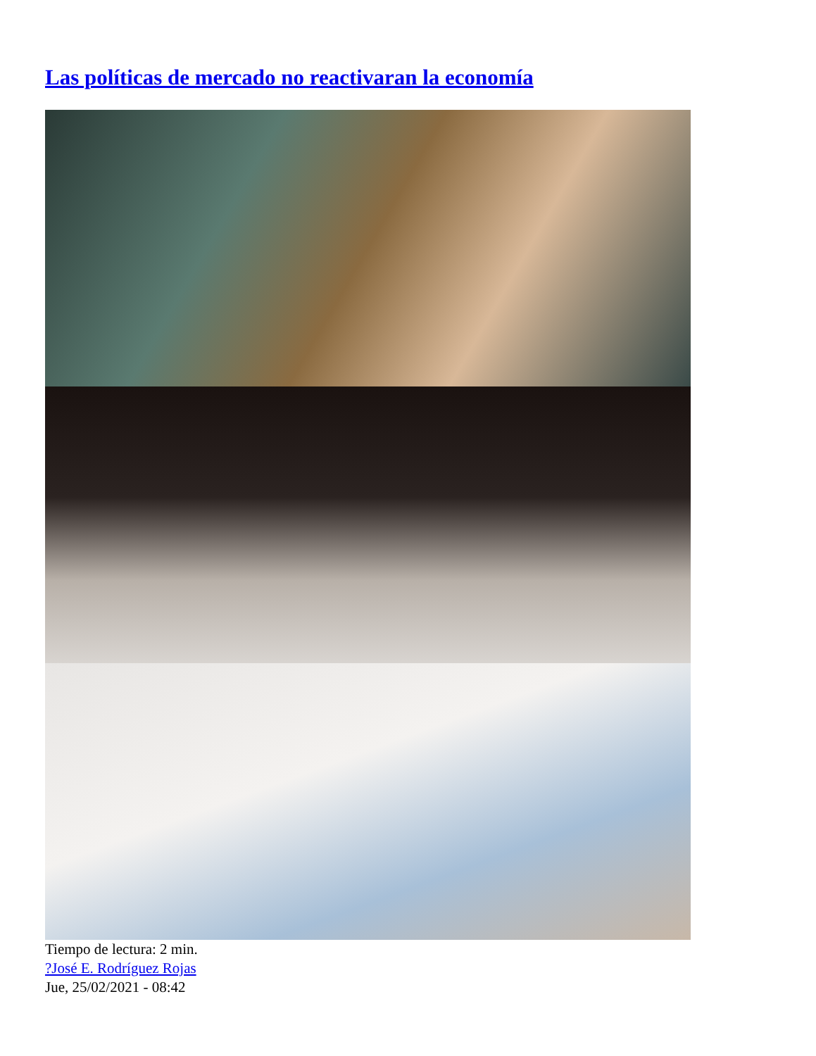Las políticas de mercado no reactivaran la economía
Tiempo de lectura: 2 min.
?José E. Rodríguez Rojas
Jue, 25/02/2021 - 08:42